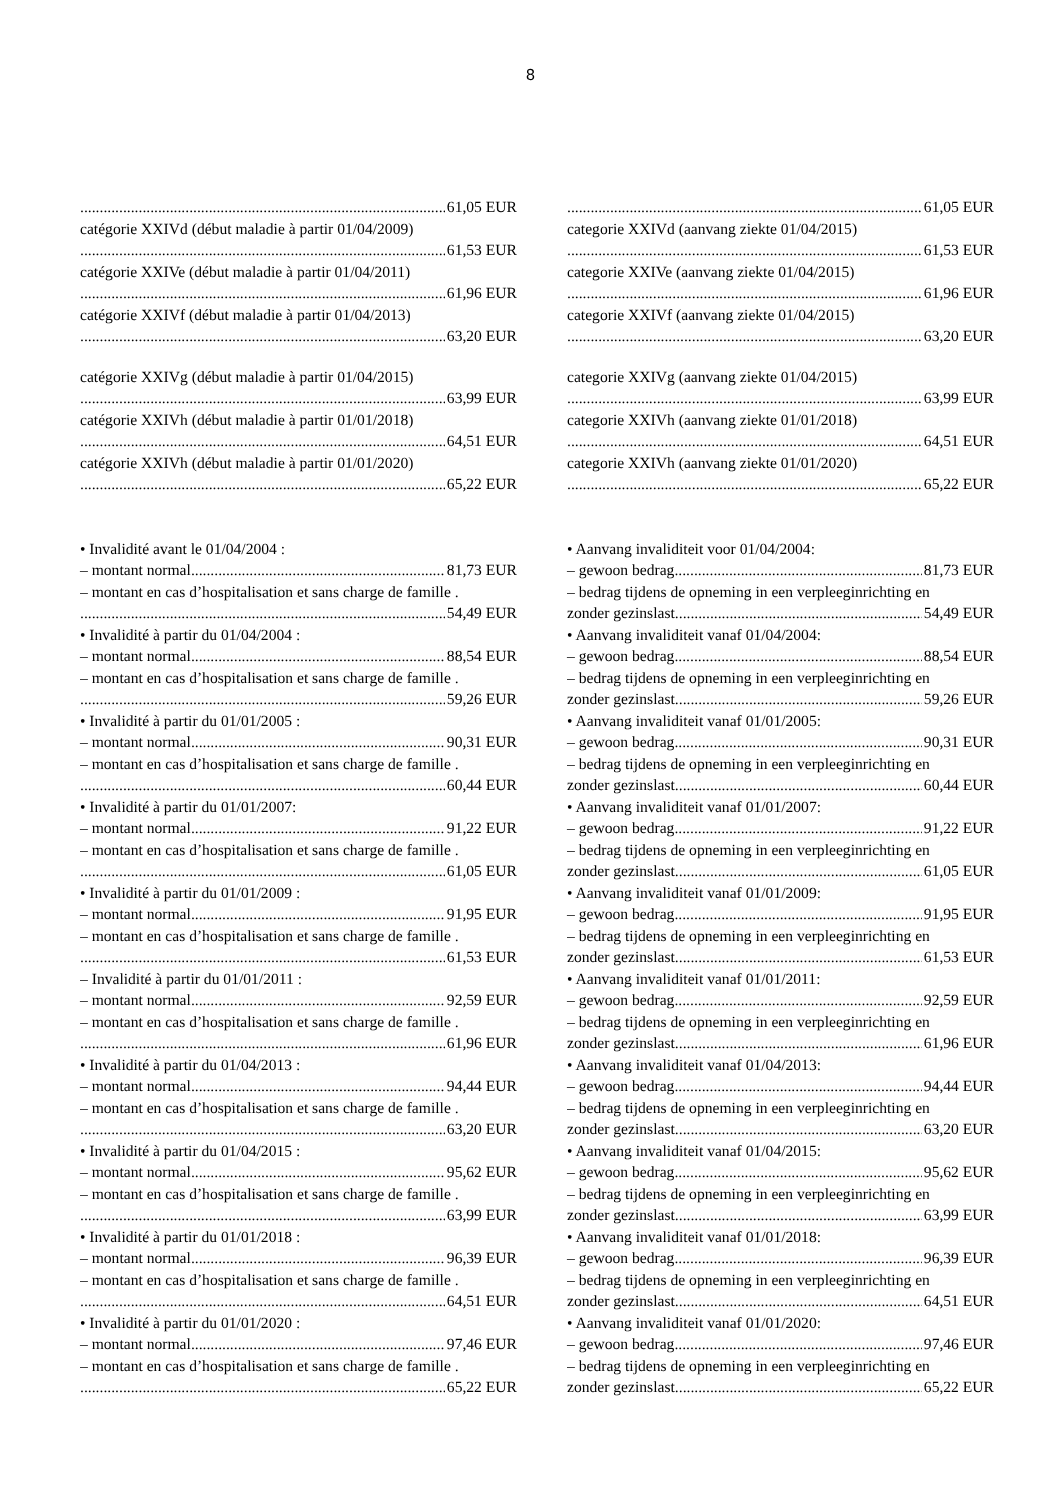8
61,05 EUR
catégorie XXIVd (début maladie à partir 01/04/2009)
61,53 EUR
catégorie XXIVe (début maladie à partir 01/04/2011)
61,96 EUR
catégorie XXIVf (début maladie à partir 01/04/2013)
63,20 EUR
catégorie XXIVg (début maladie à partir 01/04/2015)
63,99 EUR
catégorie XXIVh (début maladie à partir 01/01/2018)
64,51 EUR
catégorie XXIVh (début maladie à partir 01/01/2020)
65,22 EUR
• Invalidité avant le 01/04/2004 :
– montant normal 81,73 EUR
– montant en cas d’hospitalisation et sans charge de famille .
54,49 EUR
• Invalidité à partir du 01/04/2004 :
– montant normal 88,54 EUR
– montant en cas d’hospitalisation et sans charge de famille .
59,26 EUR
• Invalidité à partir du 01/01/2005 :
– montant normal 90,31 EUR
– montant en cas d’hospitalisation et sans charge de famille .
60,44 EUR
• Invalidité à partir du 01/01/2007:
– montant normal 91,22 EUR
– montant en cas d’hospitalisation et sans charge de famille .
61,05 EUR
• Invalidité à partir du 01/01/2009 :
– montant normal 91,95 EUR
– montant en cas d’hospitalisation et sans charge de famille .
61,53 EUR
– Invalidité à partir du 01/01/2011 :
– montant normal 92,59 EUR
– montant en cas d’hospitalisation et sans charge de famille .
61,96 EUR
• Invalidité à partir du 01/04/2013 :
– montant normal 94,44 EUR
– montant en cas d’hospitalisation et sans charge de famille .
63,20 EUR
• Invalidité à partir du 01/04/2015 :
– montant normal 95,62 EUR
– montant en cas d’hospitalisation et sans charge de famille .
63,99 EUR
• Invalidité à partir du 01/01/2018 :
– montant normal 96,39 EUR
– montant en cas d’hospitalisation et sans charge de famille .
64,51 EUR
• Invalidité à partir du 01/01/2020 :
– montant normal 97,46 EUR
– montant en cas d’hospitalisation et sans charge de famille .
65,22 EUR
61,05 EUR
categorie XXIVd (aanvang ziekte 01/04/2015)
61,53 EUR
categorie XXIVe (aanvang ziekte 01/04/2015)
61,96 EUR
categorie XXIVf (aanvang ziekte 01/04/2015)
63,20 EUR
categorie XXIVg (aanvang ziekte 01/04/2015)
63,99 EUR
categorie XXIVh (aanvang ziekte 01/01/2018)
64,51 EUR
categorie XXIVh (aanvang ziekte 01/01/2020)
65,22 EUR
• Aanvang invaliditeit voor 01/04/2004:
– gewoon bedrag 81,73 EUR
– bedrag tijdens de opneming in een verpleeginrichting en
zonder gezinslast 54,49 EUR
• Aanvang invaliditeit vanaf 01/04/2004:
– gewoon bedrag 88,54 EUR
– bedrag tijdens de opneming in een verpleeginrichting en
zonder gezinslast 59,26 EUR
• Aanvang invaliditeit vanaf 01/01/2005:
– gewoon bedrag 90,31 EUR
– bedrag tijdens de opneming in een verpleeginrichting en
zonder gezinslast 60,44 EUR
• Aanvang invaliditeit vanaf 01/01/2007:
– gewoon bedrag 91,22 EUR
– bedrag tijdens de opneming in een verpleeginrichting en
zonder gezinslast 61,05 EUR
• Aanvang invaliditeit vanaf 01/01/2009:
– gewoon bedrag 91,95 EUR
– bedrag tijdens de opneming in een verpleeginrichting en
zonder gezinslast 61,53 EUR
• Aanvang invaliditeit vanaf 01/01/2011:
– gewoon bedrag 92,59 EUR
– bedrag tijdens de opneming in een verpleeginrichting en
zonder gezinslast 61,96 EUR
• Aanvang invaliditeit vanaf 01/04/2013:
– gewoon bedrag 94,44 EUR
– bedrag tijdens de opneming in een verpleeginrichting en
zonder gezinslast 63,20 EUR
• Aanvang invaliditeit vanaf 01/04/2015:
– gewoon bedrag 95,62 EUR
– bedrag tijdens de opneming in een verpleeginrichting en
zonder gezinslast 63,99 EUR
• Aanvang invaliditeit vanaf 01/01/2018:
– gewoon bedrag 96,39 EUR
– bedrag tijdens de opneming in een verpleeginrichting en
zonder gezinslast 64,51 EUR
• Aanvang invaliditeit vanaf 01/01/2020:
– gewoon bedrag 97,46 EUR
– bedrag tijdens de opneming in een verpleeginrichting en
zonder gezinslast 65,22 EUR